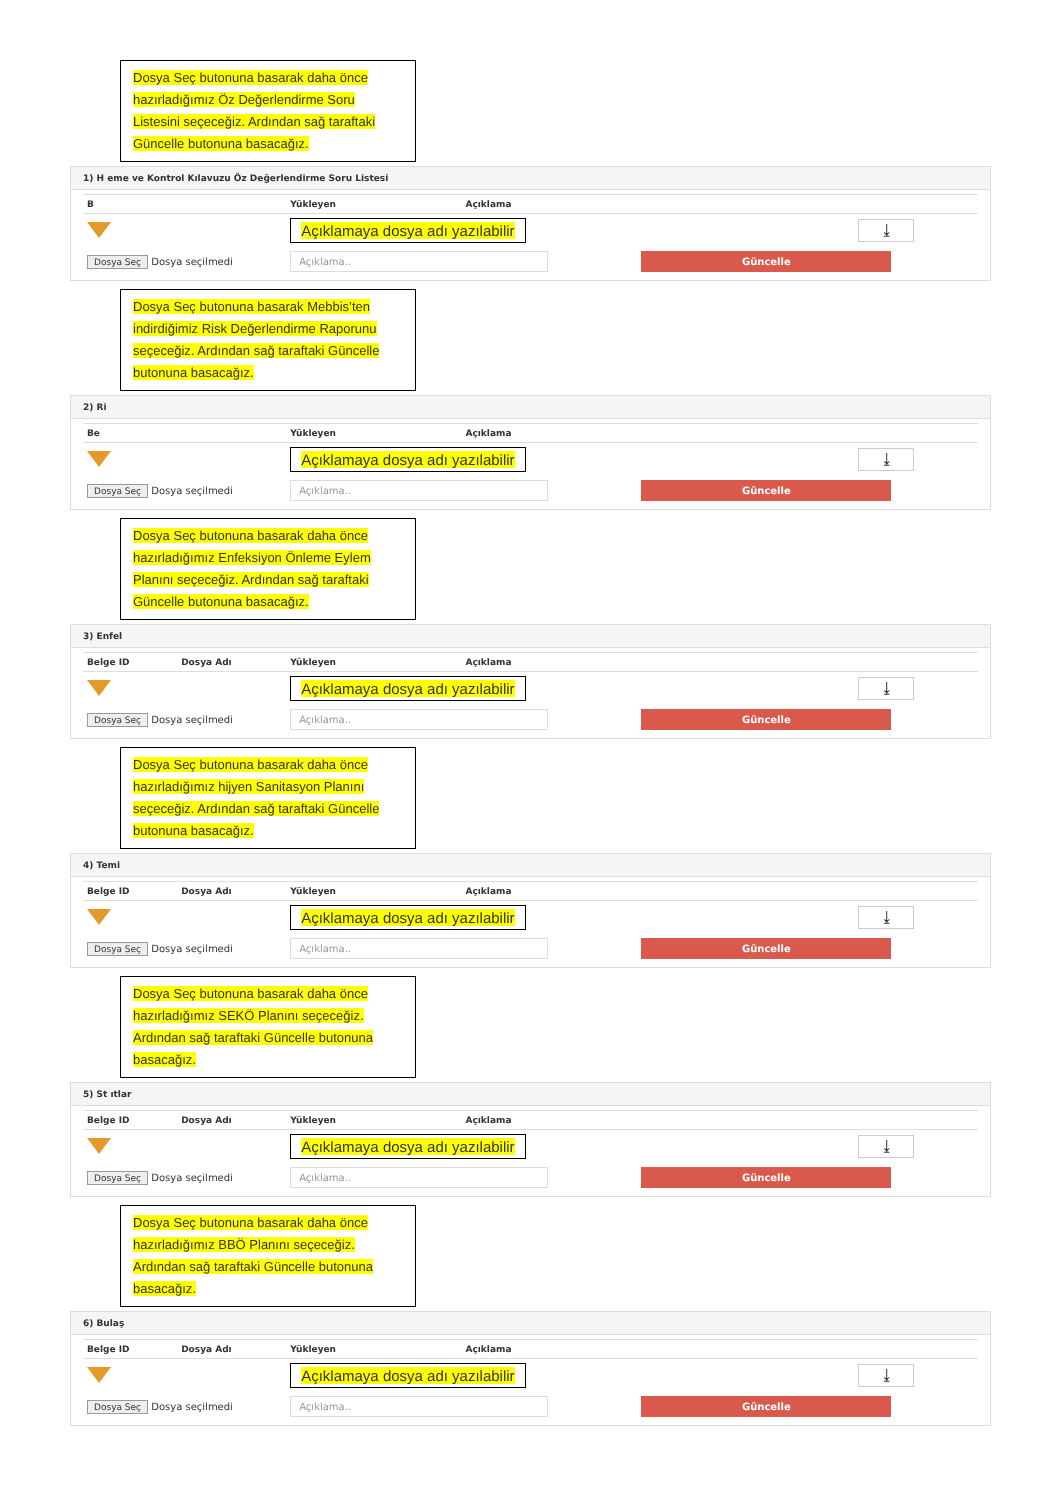Dosya Seç butonuna basarak daha önce hazırladığımız Öz Değerlendirme Soru Listesini seçeceğiz. Ardından sağ taraftaki Güncelle butonuna basacağız.
1) H eme ve Kontrol Kılavuzu Öz Değerlendirme Soru Listesi
| B | | Yükleyen | Açıklama | |
| --- | --- | --- | --- | --- |
| | | Açıklamaya dosya adı yazılabilir | | ⤓ |
| Dosya Seç Dosya seçilmedi | | Açıklama.. | | Güncelle |
Dosya Seç butonuna basarak Mebbis’ten indirdiğimiz Risk Değerlendirme Raporunu seçeceğiz. Ardından sağ taraftaki Güncelle butonuna basacağız.
2) Ri
| Be | | Yükleyen | Açıklama | |
| --- | --- | --- | --- | --- |
| | | Açıklamaya dosya adı yazılabilir | | ⤓ |
| Dosya Seç Dosya seçilmedi | | Açıklama.. | | Güncelle |
Dosya Seç butonuna basarak daha önce hazırladığımız Enfeksiyon Önleme Eylem Planını seçeceğiz. Ardından sağ taraftaki Güncelle butonuna basacağız.
3) Enfel
| Belge ID | Dosya Adı | Yükleyen | Açıklama | |
| --- | --- | --- | --- | --- |
| | | Açıklamaya dosya adı yazılabilir | | ⤓ |
| Dosya Seç Dosya seçilmedi | | Açıklama.. | | Güncelle |
Dosya Seç butonuna basarak daha önce hazırladığımız hijyen Sanitasyon Planını seçeceğiz. Ardından sağ taraftaki Güncelle butonuna basacağız.
4) Temi
| Belge ID | Dosya Adı | Yükleyen | Açıklama | |
| --- | --- | --- | --- | --- |
| | | Açıklamaya dosya adı yazılabilir | | ⤓ |
| Dosya Seç Dosya seçilmedi | | Açıklama.. | | Güncelle |
Dosya Seç butonuna basarak daha önce hazırladığımız SEKÖ Planını seçeceğiz. Ardından sağ taraftaki Güncelle butonuna basacağız.
5) St ıtlar
| Belge ID | Dosya Adı | Yükleyen | Açıklama | |
| --- | --- | --- | --- | --- |
| | | Açıklamaya dosya adı yazılabilir | | ⤓ |
| Dosya Seç Dosya seçilmedi | | Açıklama.. | | Güncelle |
Dosya Seç butonuna basarak daha önce hazırladığımız BBÖ Planını seçeceğiz. Ardından sağ taraftaki Güncelle butonuna basacağız.
6) Bulaş
| Belge ID | Dosya Adı | Yükleyen | Açıklama | |
| --- | --- | --- | --- | --- |
| | | Açıklamaya dosya adı yazılabilir | | ⤓ |
| Dosya Seç Dosya seçilmedi | | Açıklama.. | | Güncelle |